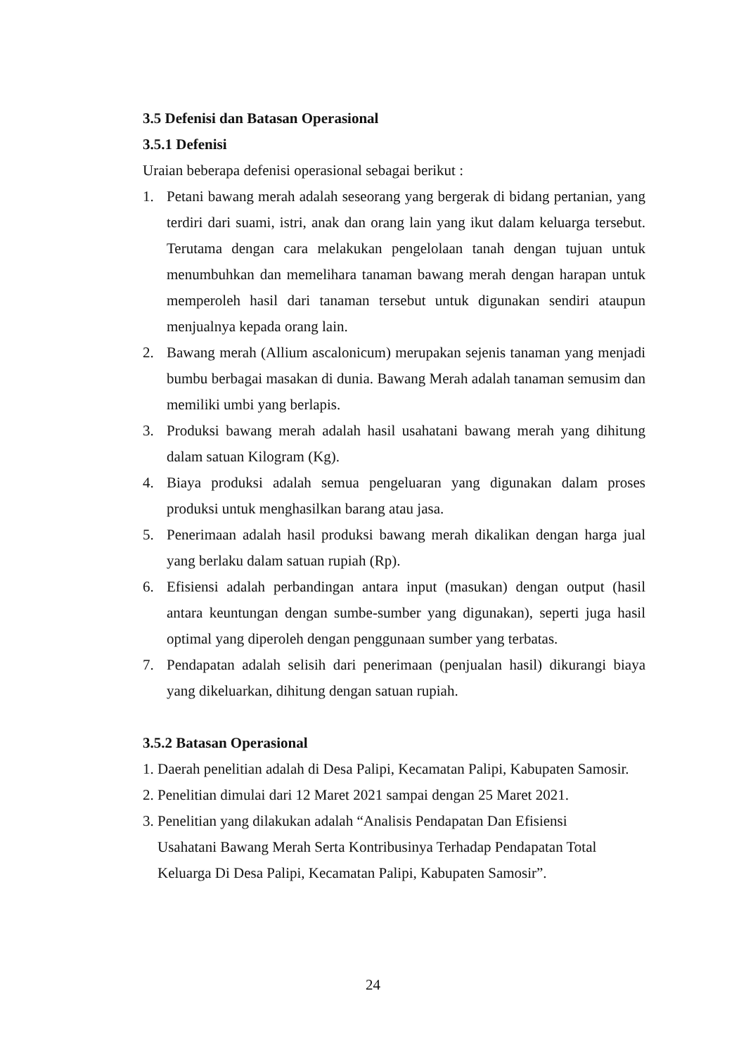3.5 Defenisi dan Batasan Operasional
3.5.1 Defenisi
Uraian beberapa defenisi operasional sebagai berikut :
1. Petani bawang merah adalah seseorang yang bergerak di bidang pertanian, yang terdiri dari suami, istri, anak dan orang lain yang ikut dalam keluarga tersebut. Terutama dengan cara melakukan pengelolaan tanah dengan tujuan untuk menumbuhkan dan memelihara tanaman bawang merah dengan harapan untuk memperoleh hasil dari tanaman tersebut untuk digunakan sendiri ataupun menjualnya kepada orang lain.
2. Bawang merah (Allium ascalonicum) merupakan sejenis tanaman yang menjadi bumbu berbagai masakan di dunia. Bawang Merah adalah tanaman semusim dan memiliki umbi yang berlapis.
3. Produksi bawang merah adalah hasil usahatani bawang merah yang dihitung dalam satuan Kilogram (Kg).
4. Biaya produksi adalah semua pengeluaran yang digunakan dalam proses produksi untuk menghasilkan barang atau jasa.
5. Penerimaan adalah hasil produksi bawang merah dikalikan dengan harga jual yang berlaku dalam satuan rupiah (Rp).
6. Efisiensi adalah perbandingan antara input (masukan) dengan output (hasil antara keuntungan dengan sumbe-sumber yang digunakan), seperti juga hasil optimal yang diperoleh dengan penggunaan sumber yang terbatas.
7. Pendapatan adalah selisih dari penerimaan (penjualan hasil) dikurangi biaya yang dikeluarkan, dihitung dengan satuan rupiah.
3.5.2 Batasan Operasional
1. Daerah penelitian adalah di Desa Palipi, Kecamatan Palipi, Kabupaten Samosir.
2. Penelitian dimulai dari 12 Maret 2021 sampai dengan 25 Maret 2021.
3. Penelitian yang dilakukan adalah “Analisis Pendapatan Dan Efisiensi
Usahatani Bawang Merah Serta Kontribusinya Terhadap Pendapatan Total
Keluarga Di Desa Palipi, Kecamatan Palipi, Kabupaten Samosir”.
24